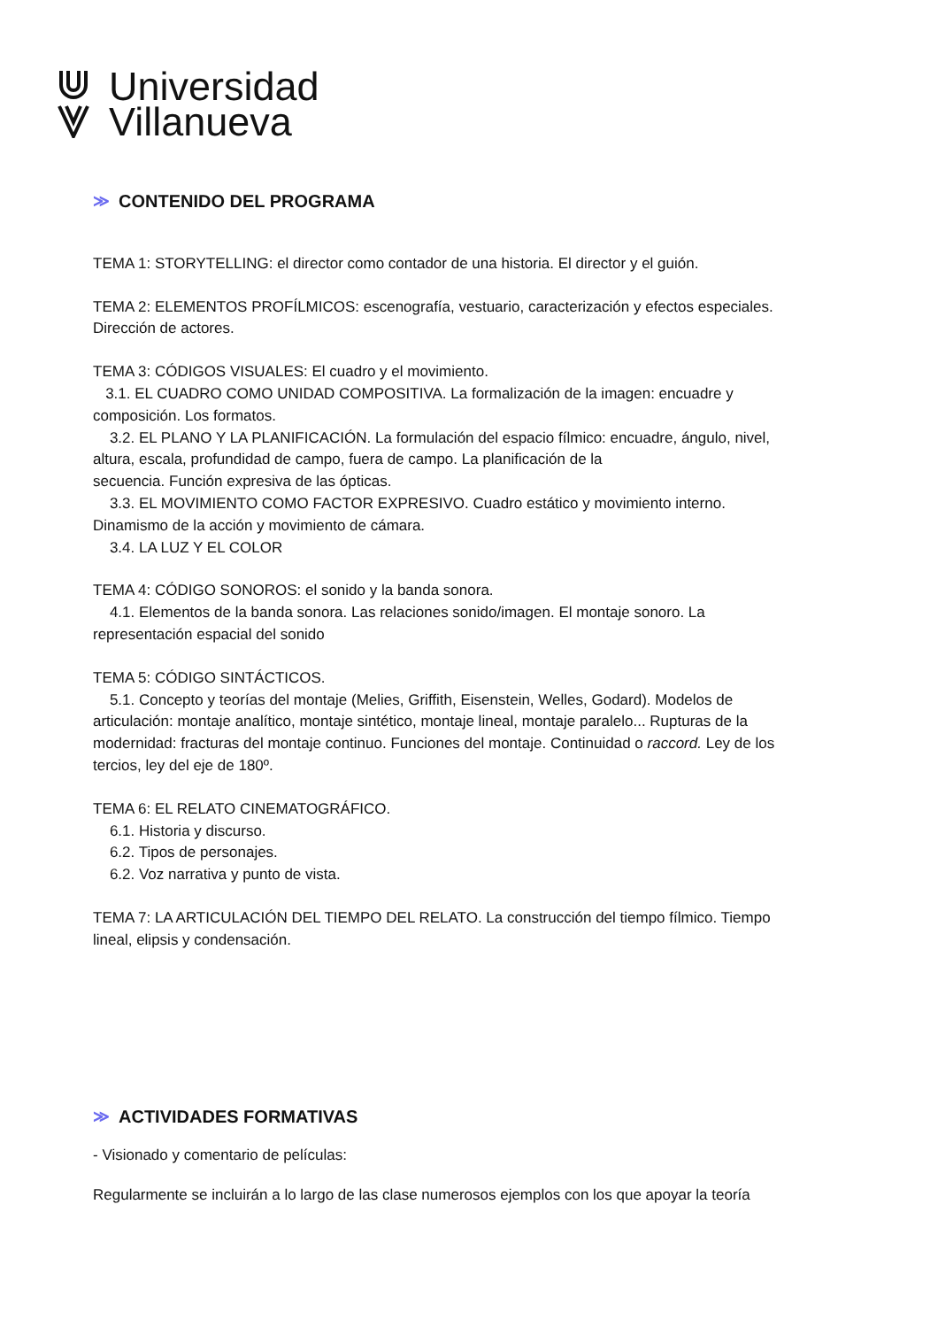Universidad
Villanueva
≫ CONTENIDO DEL PROGRAMA
TEMA 1: STORYTELLING: el director como contador de una historia. El director y el guión.
TEMA 2: ELEMENTOS PROFÍLMICOS: escenografía, vestuario, caracterización y efectos especiales. Dirección de actores.
TEMA 3: CÓDIGOS VISUALES: El cuadro y el movimiento.
3.1. EL CUADRO COMO UNIDAD COMPOSITIVA. La formalización de la imagen: encuadre y composición. Los formatos.
3.2. EL PLANO Y LA PLANIFICACIÓN. La formulación del espacio fílmico: encuadre, ángulo, nivel, altura, escala, profundidad de campo, fuera de campo. La planificación de la
secuencia. Función expresiva de las ópticas.
3.3. EL MOVIMIENTO COMO FACTOR EXPRESIVO. Cuadro estático y movimiento interno. Dinamismo de la acción y movimiento de cámara.
3.4. LA LUZ Y EL COLOR
TEMA 4: CÓDIGO SONOROS: el sonido y la banda sonora.
4.1. Elementos de la banda sonora. Las relaciones sonido/imagen. El montaje sonoro. La representación espacial del sonido
TEMA 5: CÓDIGO SINTÁCTICOS.
5.1. Concepto y teorías del montaje (Melies, Griffith, Eisenstein, Welles, Godard). Modelos de articulación: montaje analítico, montaje sintético, montaje lineal, montaje paralelo... Rupturas de la modernidad: fracturas del montaje continuo. Funciones del montaje. Continuidad o raccord. Ley de los tercios, ley del eje de 180º.
TEMA 6: EL RELATO CINEMATOGRÁFICO.
6.1. Historia y discurso.
6.2. Tipos de personajes.
6.2. Voz narrativa y punto de vista.
TEMA 7: LA ARTICULACIÓN DEL TIEMPO DEL RELATO. La construcción del tiempo fílmico. Tiempo lineal, elipsis y condensación.
≫ ACTIVIDADES FORMATIVAS
- Visionado y comentario de películas:
Regularmente se incluirán a lo largo de las clase numerosos ejemplos con los que apoyar la teoría